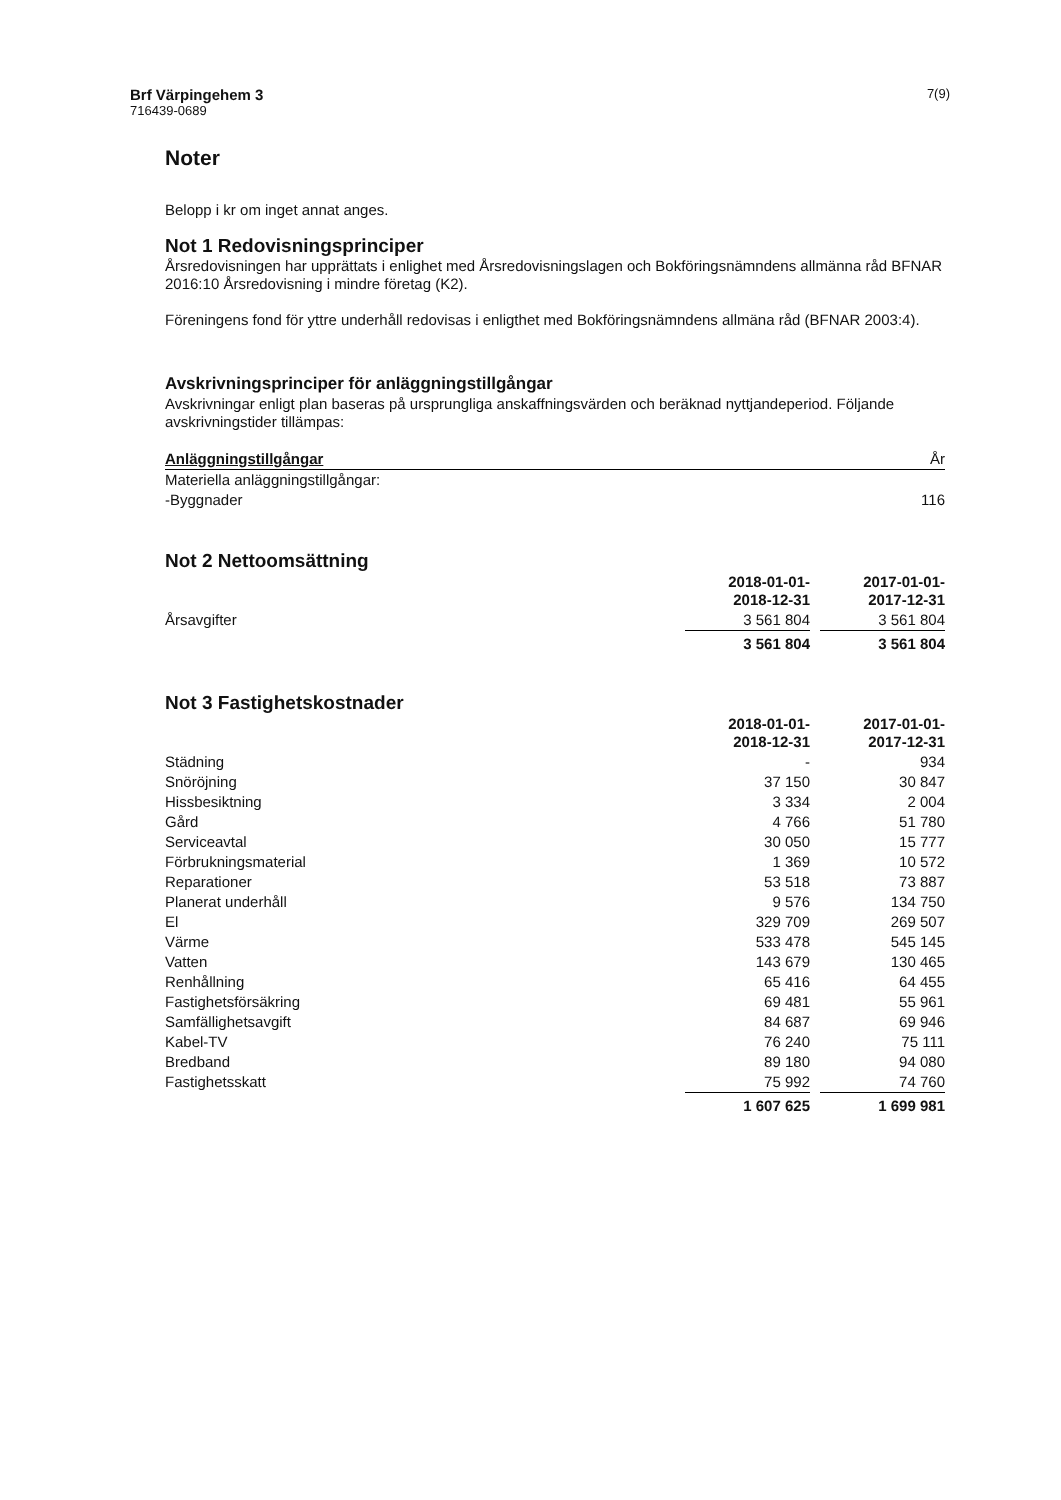Brf Värpingehem 3
716439-0689
7(9)
Noter
Belopp i kr om inget annat anges.
Not 1 Redovisningsprinciper
Årsredovisningen har upprättats i enlighet med Årsredovisningslagen och Bokföringsnämndens allmänna råd BFNAR 2016:10 Årsredovisning i mindre företag (K2).
Föreningens fond för yttre underhåll redovisas i enligthet med Bokföringsnämndens allmäna råd (BFNAR 2003:4).
Avskrivningsprinciper för anläggningstillgångar
Avskrivningar enligt plan baseras på ursprungliga anskaffningsvärden och beräknad nyttjandeperiod. Följande avskrivningstider tillämpas:
| Anläggningstillgångar | År |
| --- | --- |
| Materiella anläggningstillgångar: | |
| -Byggnader | 116 |
Not 2 Nettoomsättning
| | 2018-01-01- 2018-12-31 | | 2017-01-01- 2017-12-31 |
| --- | --- | --- | --- |
| Årsavgifter | 3 561 804 | | 3 561 804 |
| | 3 561 804 | | 3 561 804 |
Not 3 Fastighetskostnader
| | 2018-01-01- 2018-12-31 | | 2017-01-01- 2017-12-31 |
| --- | --- | --- | --- |
| Städning | - | | 934 |
| Snöröjning | 37 150 | | 30 847 |
| Hissbesiktning | 3 334 | | 2 004 |
| Gård | 4 766 | | 51 780 |
| Serviceavtal | 30 050 | | 15 777 |
| Förbrukningsmaterial | 1 369 | | 10 572 |
| Reparationer | 53 518 | | 73 887 |
| Planerat underhåll | 9 576 | | 134 750 |
| El | 329 709 | | 269 507 |
| Värme | 533 478 | | 545 145 |
| Vatten | 143 679 | | 130 465 |
| Renhållning | 65 416 | | 64 455 |
| Fastighetsförsäkring | 69 481 | | 55 961 |
| Samfällighetsavgift | 84 687 | | 69 946 |
| Kabel-TV | 76 240 | | 75 111 |
| Bredband | 89 180 | | 94 080 |
| Fastighetsskatt | 75 992 | | 74 760 |
| | 1 607 625 | | 1 699 981 |